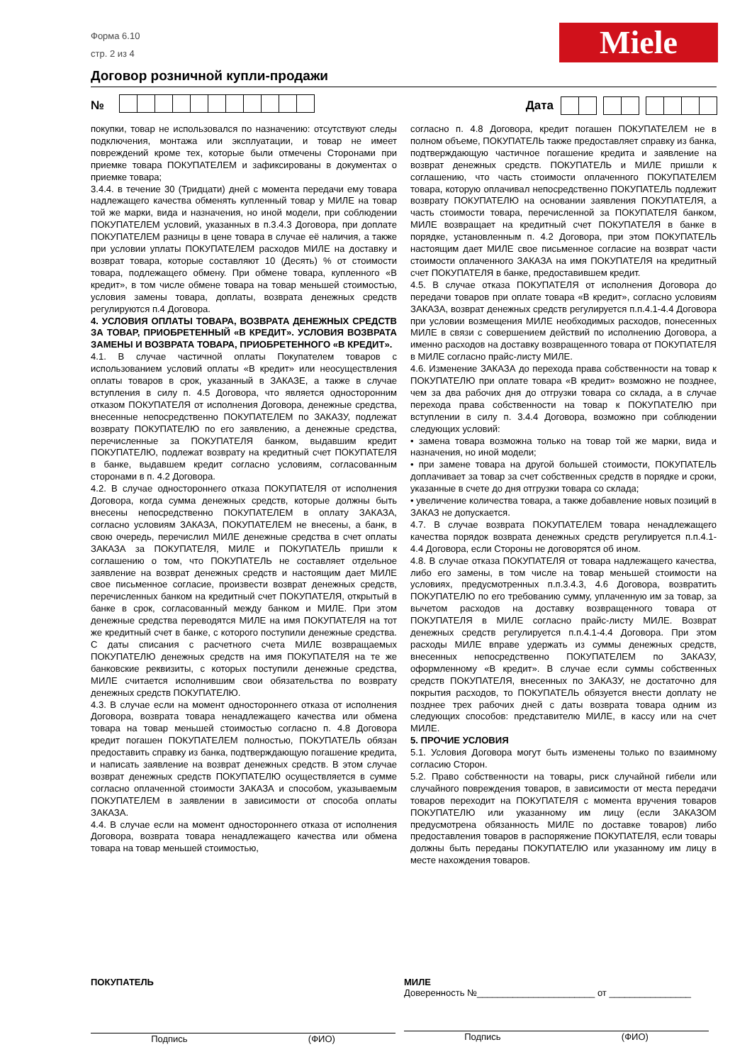Форма 6.10
стр. 2 из 4
Miele
Договор розничной купли-продажи
№ Дата
покупки, товар не использовался по назначению: отсутствуют следы подключения, монтажа или эксплуатации, и товар не имеет повреждений кроме тех, которые были отмечены Сторонами при приемке товара ПОКУПАТЕЛЕМ и зафиксированы в документах о приемке товара;
3.4.4. в течение 30 (Тридцати) дней с момента передачи ему товара надлежащего качества обменять купленный товар у МИЛЕ на товар той же марки, вида и назначения, но иной модели, при соблюдении ПОКУПАТЕЛЕМ условий, указанных в п.3.4.3 Договора, при доплате ПОКУПАТЕЛЕМ разницы в цене товара в случае её наличия, а также при условии уплаты ПОКУПАТЕЛЕМ расходов МИЛЕ на доставку и возврат товара, которые составляют 10 (Десять) % от стоимости товара, подлежащего обмену. При обмене товара, купленного «В кредит», в том числе обмене товара на товар меньшей стоимостью, условия замены товара, доплаты, возврата денежных средств регулируются п.4 Договора.
4. УСЛОВИЯ ОПЛАТЫ ТОВАРА, ВОЗВРАТА ДЕНЕЖНЫХ СРЕДСТВ ЗА ТОВАР, ПРИОБРЕТЕННЫЙ «В КРЕДИТ». УСЛОВИЯ ВОЗВРАТА ЗАМЕНЫ И ВОЗВРАТА ТОВАРА, ПРИОБРЕТЕННОГО «В КРЕДИТ».
4.1. В случае частичной оплаты Покупателем товаров с использованием условий оплаты «В кредит» или неосуществления оплаты товаров в срок, указанный в ЗАКАЗЕ, а также в случае вступления в силу п. 4.5 Договора, что является односторонним отказом ПОКУПАТЕЛЯ от исполнения Договора, денежные средства, внесенные непосредственно ПОКУПАТЕЛЕМ по ЗАКАЗУ, подлежат возврату ПОКУПАТЕЛЮ по его заявлению, а денежные средства, перечисленные за ПОКУПАТЕЛЯ банком, выдавшим кредит ПОКУПАТЕЛЮ, подлежат возврату на кредитный счет ПОКУПАТЕЛЯ в банке, выдавшем кредит согласно условиям, согласованным сторонами в п. 4.2 Договора.
4.2. В случае одностороннего отказа ПОКУПАТЕЛЯ от исполнения Договора, когда сумма денежных средств, которые должны быть внесены непосредственно ПОКУПАТЕЛЕМ в оплату ЗАКАЗА, согласно условиям ЗАКАЗА, ПОКУПАТЕЛЕМ не внесены, а банк, в свою очередь, перечислил МИЛЕ денежные средства в счет оплаты ЗАКАЗА за ПОКУПАТЕЛЯ, МИЛЕ и ПОКУПАТЕЛЬ пришли к соглашению о том, что ПОКУПАТЕЛЬ не составляет отдельное заявление на возврат денежных средств и настоящим дает МИЛЕ свое письменное согласие, произвести возврат денежных средств, перечисленных банком на кредитный счет ПОКУПАТЕЛЯ, открытый в банке в срок, согласованный между банком и МИЛЕ. При этом денежные средства переводятся МИЛЕ на имя ПОКУПАТЕЛЯ на тот же кредитный счет в банке, с которого поступили денежные средства. С даты списания с расчетного счета МИЛЕ возвращаемых ПОКУПАТЕЛЮ денежных средств на имя ПОКУПАТЕЛЯ на те же банковские реквизиты, с которых поступили денежные средства, МИЛЕ считается исполнившим свои обязательства по возврату денежных средств ПОКУПАТЕЛЮ.
4.3. В случае если на момент одностороннего отказа от исполнения Договора, возврата товара ненадлежащего качества или обмена товара на товар меньшей стоимостью согласно п. 4.8 Договора кредит погашен ПОКУПАТЕЛЕМ полностью, ПОКУПАТЕЛЬ обязан предоставить справку из банка, подтверждающую погашение кредита, и написать заявление на возврат денежных средств. В этом случае возврат денежных средств ПОКУПАТЕЛЮ осуществляется в сумме согласно оплаченной стоимости ЗАКАЗА и способом, указываемым ПОКУПАТЕЛЕМ в заявлении в зависимости от способа оплаты ЗАКАЗА.
4.4. В случае если на момент одностороннего отказа от исполнения Договора, возврата товара ненадлежащего качества или обмена товара на товар меньшей стоимостью,
согласно п. 4.8 Договора, кредит погашен ПОКУПАТЕЛЕМ не в полном объеме, ПОКУПАТЕЛЬ также предоставляет справку из банка, подтверждающую частичное погашение кредита и заявление на возврат денежных средств. ПОКУПАТЕЛЬ и МИЛЕ пришли к соглашению, что часть стоимости оплаченного ПОКУПАТЕЛЕМ товара, которую оплачивал непосредственно ПОКУПАТЕЛЬ подлежит возврату ПОКУПАТЕЛЮ на основании заявления ПОКУПАТЕЛЯ, а часть стоимости товара, перечисленной за ПОКУПАТЕЛЯ банком, МИЛЕ возвращает на кредитный счет ПОКУПАТЕЛЯ в банке в порядке, установленным п. 4.2 Договора, при этом ПОКУПАТЕЛЬ настоящим дает МИЛЕ свое письменное согласие на возврат части стоимости оплаченного ЗАКАЗА на имя ПОКУПАТЕЛЯ на кредитный счет ПОКУПАТЕЛЯ в банке, предоставившем кредит.
4.5. В случае отказа ПОКУПАТЕЛЯ от исполнения Договора до передачи товаров при оплате товара «В кредит», согласно условиям ЗАКАЗА, возврат денежных средств регулируется п.п.4.1-4.4 Договора при условии возмещения МИЛЕ необходимых расходов, понесенных МИЛЕ в связи с совершением действий по исполнению Договора, а именно расходов на доставку возвращенного товара от ПОКУПАТЕЛЯ в МИЛЕ согласно прайс-листу МИЛЕ.
4.6. Изменение ЗАКАЗА до перехода права собственности на товар к ПОКУПАТЕЛЮ при оплате товара «В кредит» возможно не позднее, чем за два рабочих дня до отгрузки товара со склада, а в случае перехода права собственности на товар к ПОКУПАТЕЛЮ при вступлении в силу п. 3.4.4 Договора, возможно при соблюдении следующих условий:
• замена товара возможна только на товар той же марки, вида и назначения, но иной модели;
• при замене товара на другой большей стоимости, ПОКУПАТЕЛЬ доплачивает за товар за счет собственных средств в порядке и сроки, указанные в счете до дня отгрузки товара со склада;
• увеличение количества товара, а также добавление новых позиций в ЗАКАЗ не допускается.
4.7. В случае возврата ПОКУПАТЕЛЕМ товара ненадлежащего качества порядок возврата денежных средств регулируется п.п.4.1- 4.4 Договора, если Стороны не договорятся об ином.
4.8. В случае отказа ПОКУПАТЕЛЯ от товара надлежащего качества, либо его замены, в том числе на товар меньшей стоимости на условиях, предусмотренных п.п.3.4.3, 4.6 Договора, возвратить ПОКУПАТЕЛЮ по его требованию сумму, уплаченную им за товар, за вычетом расходов на доставку возвращенного товара от ПОКУПАТЕЛЯ в МИЛЕ согласно прайс-листу МИЛЕ. Возврат денежных средств регулируется п.п.4.1-4.4 Договора. При этом расходы МИЛЕ вправе удержать из суммы денежных средств, внесенных непосредственно ПОКУПАТЕЛЕМ по ЗАКАЗУ, оформленному «В кредит». В случае если суммы собственных средств ПОКУПАТЕЛЯ, внесенных по ЗАКАЗУ, не достаточно для покрытия расходов, то ПОКУПАТЕЛЬ обязуется внести доплату не позднее трех рабочих дней с даты возврата товара одним из следующих способов: представителю МИЛЕ, в кассу или на счет МИЛЕ.
5. ПРОЧИЕ УСЛОВИЯ
5.1. Условия Договора могут быть изменены только по взаимному согласию Сторон.
5.2. Право собственности на товары, риск случайной гибели или случайного повреждения товаров, в зависимости от места передачи товаров переходит на ПОКУПАТЕЛЯ с момента вручения товаров ПОКУПАТЕЛЮ или указанному им лицу (если ЗАКАЗОМ предусмотрена обязанность МИЛЕ по доставке товаров) либо предоставления товаров в распоряжение ПОКУПАТЕЛЯ, если товары должны быть переданы ПОКУПАТЕЛЮ или указанному им лицу в месте нахождения товаров.
ПОКУПАТЕЛЬ
Подпись (ФИО)
МИЛЕ
Доверенность №_______________________ от ________________
Подпись (ФИО)